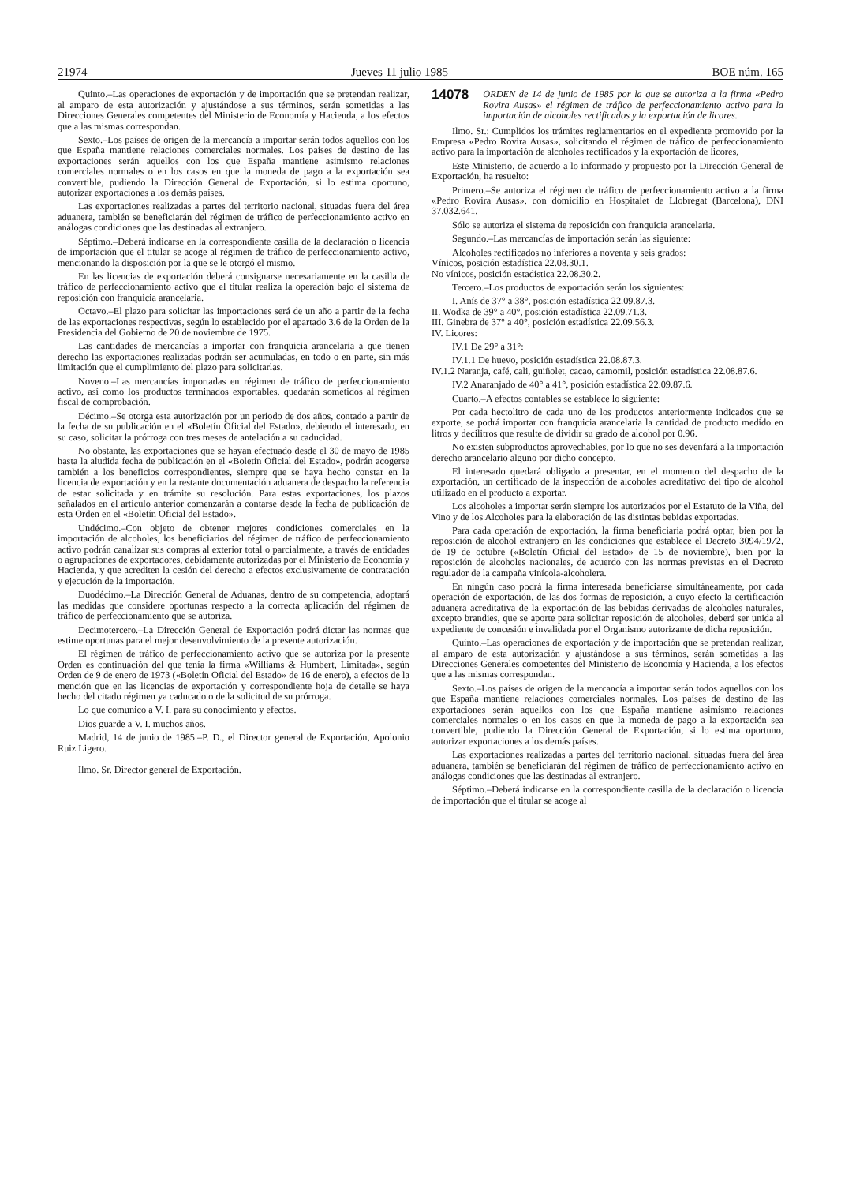21974 Jueves 11 julio 1985 BOE núm. 165
Quinto.–Las operaciones de exportación y de importación que se pretendan realizar, al amparo de esta autorización y ajustándose a sus términos, serán sometidas a las Direcciones Generales competentes del Ministerio de Economía y Hacienda, a los efectos que a las mismas correspondan.
Sexto.–Los países de origen de la mercancía a importar serán todos aquellos con los que España mantiene relaciones comerciales normales. Los países de destino de las exportaciones serán aquellos con los que España mantiene asimismo relaciones comerciales normales o en los casos en que la moneda de pago a la exportación sea convertible, pudiendo la Dirección General de Exportación, si lo estima oportuno, autorizar exportaciones a los demás países.
Las exportaciones realizadas a partes del territorio nacional, situadas fuera del área aduanera, también se beneficiarán del régimen de tráfico de perfeccionamiento activo en análogas condiciones que las destinadas al extranjero.
Séptimo.–Deberá indicarse en la correspondiente casilla de la declaración o licencia de importación que el titular se acoge al régimen de tráfico de perfeccionamiento activo, mencionando la disposición por la que se le otorgó el mismo.
En las licencias de exportación deberá consignarse necesariamente en la casilla de tráfico de perfeccionamiento activo que el titular realiza la operación bajo el sistema de reposición con franquicia arancelaria.
Octavo.–El plazo para solicitar las importaciones será de un año a partir de la fecha de las exportaciones respectivas, según lo establecido por el apartado 3.6 de la Orden de la Presidencia del Gobierno de 20 de noviembre de 1975.
Las cantidades de mercancías a importar con franquicia arancelaria a que tienen derecho las exportaciones realizadas podrán ser acumuladas, en todo o en parte, sin más limitación que el cumplimiento del plazo para solicitarlas.
Noveno.–Las mercancías importadas en régimen de tráfico de perfeccionamiento activo, así como los productos terminados exportables, quedarán sometidos al régimen fiscal de comprobación.
Décimo.–Se otorga esta autorización por un período de dos años, contado a partir de la fecha de su publicación en el «Boletín Oficial del Estado», debiendo el interesado, en su caso, solicitar la prórroga con tres meses de antelación a su caducidad.
No obstante, las exportaciones que se hayan efectuado desde el 30 de mayo de 1985 hasta la aludida fecha de publicación en el «Boletín Oficial del Estado», podrán acogerse también a los beneficios correspondientes, siempre que se haya hecho constar en la licencia de exportación y en la restante documentación aduanera de despacho la referencia de estar solicitada y en trámite su resolución. Para estas exportaciones, los plazos señalados en el artículo anterior comenzarán a contarse desde la fecha de publicación de esta Orden en el «Boletín Oficial del Estado».
Undécimo.–Con objeto de obtener mejores condiciones comerciales en la importación de alcoholes, los beneficiarios del régimen de tráfico de perfeccionamiento activo podrán canalizar sus compras al exterior total o parcialmente, a través de entidades o agrupaciones de exportadores, debidamente autorizadas por el Ministerio de Economía y Hacienda, y que acrediten la cesión del derecho a efectos exclusivamente de contratación y ejecución de la importación.
Duodécimo.–La Dirección General de Aduanas, dentro de su competencia, adoptará las medidas que considere oportunas respecto a la correcta aplicación del régimen de tráfico de perfeccionamiento que se autoriza.
Decimotercero.–La Dirección General de Exportación podrá dictar las normas que estime oportunas para el mejor desenvolvimiento de la presente autorización.
El régimen de tráfico de perfeccionamiento activo que se autoriza por la presente Orden es continuación del que tenía la firma «Williams & Humbert, Limitada», según Orden de 9 de enero de 1973 («Boletín Oficial del Estado» de 16 de enero), a efectos de la mención que en las licencias de exportación y correspondiente hoja de detalle se haya hecho del citado régimen ya caducado o de la solicitud de su prórroga.
Lo que comunico a V. I. para su conocimiento y efectos.
Dios guarde a V. I. muchos años.
Madrid, 14 de junio de 1985.–P. D., el Director general de Exportación, Apolonio Ruiz Ligero.
Ilmo. Sr. Director general de Exportación.
14078 ORDEN de 14 de junio de 1985 por la que se autoriza a la firma «Pedro Rovira Ausas» el régimen de tráfico de perfeccionamiento activo para la importación de alcoholes rectificados y la exportación de licores.
Ilmo. Sr.: Cumplidos los trámites reglamentarios en el expediente promovido por la Empresa «Pedro Rovira Ausas», solicitando el régimen de tráfico de perfeccionamiento activo para la importación de alcoholes rectificados y la exportación de licores,
Este Ministerio, de acuerdo a lo informado y propuesto por la Dirección General de Exportación, ha resuelto:
Primero.–Se autoriza el régimen de tráfico de perfeccionamiento activo a la firma «Pedro Rovira Ausas», con domicilio en Hospitalet de Llobregat (Barcelona), DNI 37.032.641.
Sólo se autoriza el sistema de reposición con franquicia arancelaria.
Segundo.–Las mercancías de importación serán las siguiente:
Alcoholes rectificados no inferiores a noventa y seis grados:
Vínicos, posición estadística 22.08.30.1.
No vínicos, posición estadística 22.08.30.2.
Tercero.–Los productos de exportación serán los siguientes:
I. Anís de 37° a 38°, posición estadística 22.09.87.3.
II. Wodka de 39° a 40°, posición estadística 22.09.71.3.
III. Ginebra de 37° a 40°, posición estadística 22.09.56.3.
IV. Licores:
IV.1 De 29° a 31°:
IV.1.1 De huevo, posición estadística 22.08.87.3.
IV.1.2 Naranja, café, cali, guiñolet, cacao, camomil, posición estadística 22.08.87.6.
IV.2 Anaranjado de 40° a 41°, posición estadística 22.09.87.6.
Cuarto.–A efectos contables se establece lo siguiente:
Por cada hectolitro de cada uno de los productos anteriormente indicados que se exporte, se podrá importar con franquicia arancelaria la cantidad de producto medido en litros y decilitros que resulte de dividir su grado de alcohol por 0.96.
No existen subproductos aprovechables, por lo que no ses devenfará a la importación derecho arancelario alguno por dicho concepto.
El interesado quedará obligado a presentar, en el momento del despacho de la exportación, un certificado de la inspección de alcoholes acreditativo del tipo de alcohol utilizado en el producto a exportar.
Los alcoholes a importar serán siempre los autorizados por el Estatuto de la Viña, del Vino y de los Alcoholes para la elaboración de las distintas bebidas exportadas.
Para cada operación de exportación, la firma beneficiaria podrá optar, bien por la reposición de alcohol extranjero en las condiciones que establece el Decreto 3094/1972, de 19 de octubre («Boletín Oficial del Estado» de 15 de noviembre), bien por la reposición de alcoholes nacionales, de acuerdo con las normas previstas en el Decreto regulador de la campaña vinícola-alcoholera.
En ningún caso podrá la firma interesada beneficiarse simultáneamente, por cada operación de exportación, de las dos formas de reposición, a cuyo efecto la certificación aduanera acreditativa de la exportación de las bebidas derivadas de alcoholes naturales, excepto brandies, que se aporte para solicitar reposición de alcoholes, deberá ser unida al expediente de concesión e invalidada por el Organismo autorizante de dicha reposición.
Quinto.–Las operaciones de exportación y de importación que se pretendan realizar, al amparo de esta autorización y ajustándose a sus términos, serán sometidas a las Direcciones Generales competentes del Ministerio de Economía y Hacienda, a los efectos que a las mismas correspondan.
Sexto.–Los países de origen de la mercancía a importar serán todos aquellos con los que España mantiene relaciones comerciales normales. Los países de destino de las exportaciones serán aquellos con los que España mantiene asimismo relaciones comerciales normales o en los casos en que la moneda de pago a la exportación sea convertible, pudiendo la Dirección General de Exportación, si lo estima oportuno, autorizar exportaciones a los demás países.
Las exportaciones realizadas a partes del territorio nacional, situadas fuera del área aduanera, también se beneficiarán del régimen de tráfico de perfeccionamiento activo en análogas condiciones que las destinadas al extranjero.
Séptimo.–Deberá indicarse en la correspondiente casilla de la declaración o licencia de importación que el titular se acoge al